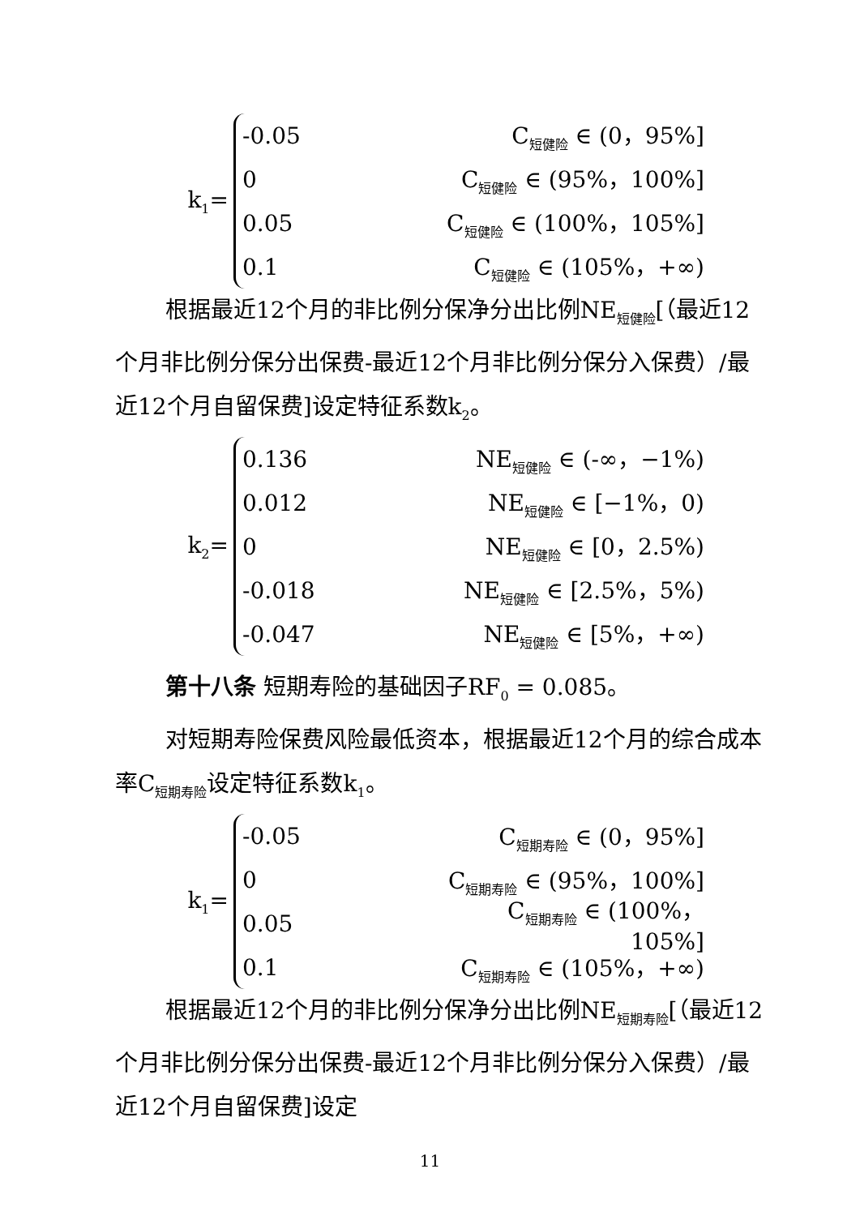k<sub>1</sub>=
-0.05 C<sub>短健险</sub> ∈ (0，95%]
0 C<sub>短健险</sub> ∈ (95%，100%]
0.05 C<sub>短健险</sub> ∈ (100%，105%]
0.1 C<sub>短健险</sub> ∈ (105%，+∞)
根据最近12个月的非比例分保净分出比例NE<sub>短健险</sub>[（最近12个月非比例分保分出保费-最近12个月非比例分保分入保费）/最近12个月自留保费]设定特征系数k<sub>2</sub>。
k<sub>2</sub>=
0.136 NE<sub>短健险</sub> ∈ (-∞，−1%)
0.012 NE<sub>短健险</sub> ∈ [−1%，0)
0 NE<sub>短健险</sub> ∈ [0，2.5%)
-0.018 NE<sub>短健险</sub> ∈ [2.5%，5%)
-0.047 NE<sub>短健险</sub> ∈ [5%，+∞)
第十八条 短期寿险的基础因子RF<sub>0</sub> = 0.085。
对短期寿险保费风险最低资本，根据最近12个月的综合成本率C<sub>短期寿险</sub>设定特征系数k<sub>1</sub>。
k<sub>1</sub>=
-0.05 C<sub>短期寿险</sub> ∈ (0，95%]
0 C<sub>短期寿险</sub> ∈ (95%，100%]
0.05 C<sub>短期寿险</sub> ∈ (100%，105%]
0.1 C<sub>短期寿险</sub> ∈ (105%，+∞)
根据最近12个月的非比例分保净分出比例NE<sub>短期寿险</sub>[（最近12个月非比例分保分出保费-最近12个月非比例分保分入保费）/最近12个月自留保费]设定
11